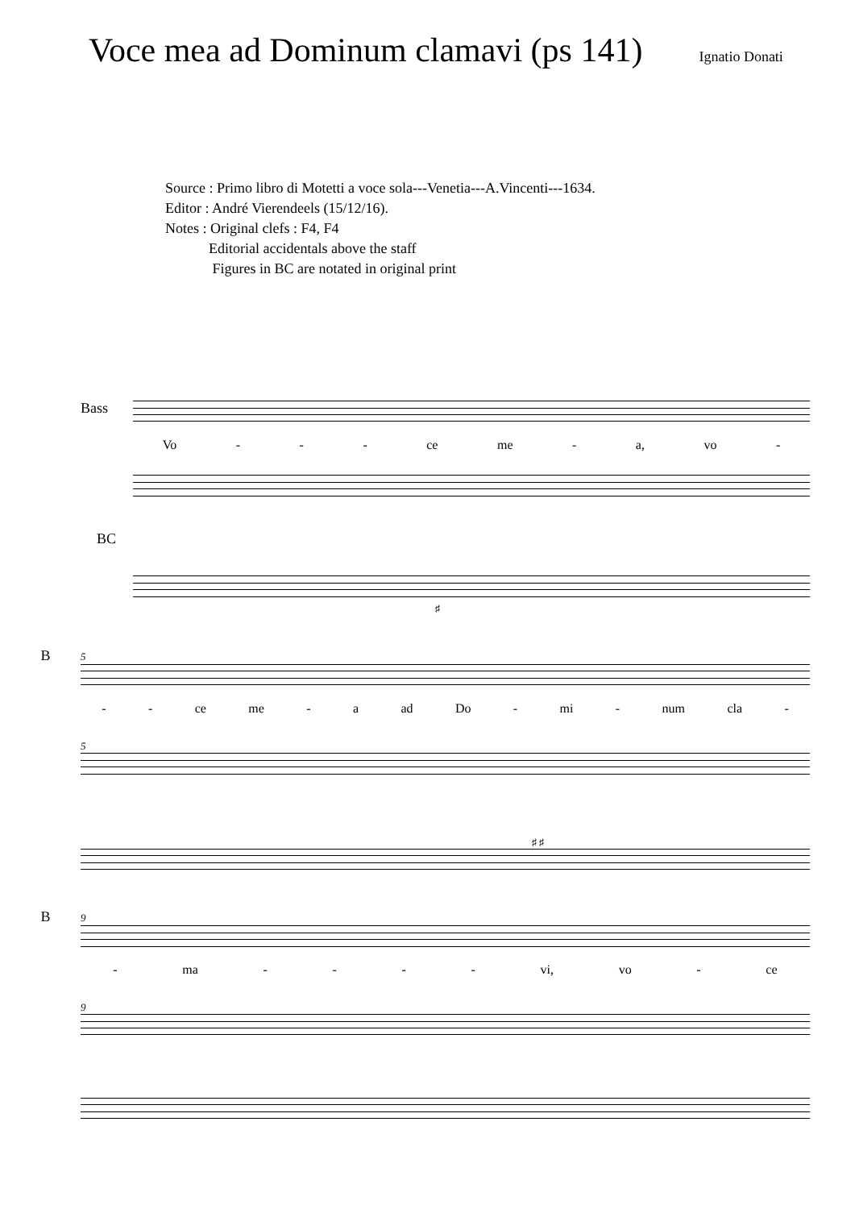Voce mea ad Dominum clamavi (ps 141)
Ignatio Donati
Source : Primo libro di Motetti a voce sola---Venetia---A.Vincenti---1634.
Editor : André Vierendeels (15/12/16).
Notes : Original clefs : F4, F4
Editorial accidentals above the staff
Figures in BC are notated in original print
Bass
Vo - - - ce me - a, vo -
BC
♯
5 B
- - ce me - a ad Do - mi - num cla -
5
♯ ♯
9 B
- ma - - - - vi, vo - ce
9